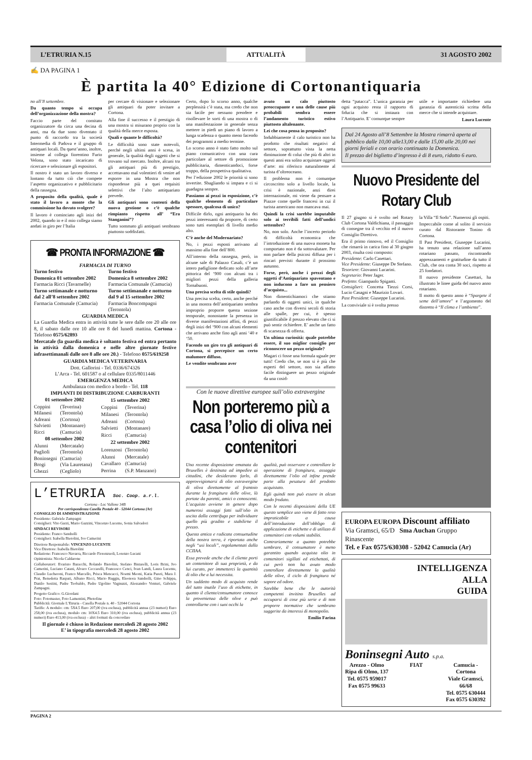L’ETRURIA N.15 ATTUALITÀ 31 AGOSTO 2002
✍ DA PAGINA 1
È partita la 40° Edizione di Cortonantiquaria
no all’8 settembre.
Da quanto tempo si occupa dell’organizzazione della mostra?
Faccio parte del comitato organizzatore da circa una decina di anni, ma da due sono diventato il punto di raccordo tra la società Intermedia di Padova e il gruppo di antiquari locali. Da quest’anno, inoltre, insieme al collega fiorentino Furio Velona, sono stato incaricato di ricercare e selezionare gli espositori.
Il nostro è stato un lavoro diverso e lontano da tutto ciò che compete l’aspetto organizzativo e pubblicitario della rassegna.
A proposito della qualità, quale è stato il lavoro a monte che la commissione ha dovuto svolgere?
Il lavoro è cominciato agli inizi del 2002, quando io e il mio collega siamo andati in giro per l’Italia
per cercare di visionare e selezionare gli antiquari da poter invitare a Cortona.
Alla fine il successo e il prestigio di una mostra si misurano proprio con la qualità della merce esposta.
Quali e quante le difficoltà?
Le difficoltà sono state notevoli, perché negli ultimi anni è scesa, in generale, la qualità degli oggetti che si trovano sul mercato. Inoltre, alcuni tra gli antiquari più di prestigio, accettavano mal volentieri di venire ad esporre in una Mostra che non rispondesse più a quei requisiti selettivi che l’alto antiquariato prevede.
Gli antiquari sono contenti della nuova gestione o c’è qualche rimpianto rispetto all’ “Era Stanganini”?
Tutto sommato gli antiquari sembrano piuttosto soddisfatti.
☎ PRONTA INFORMAZIONE ☎
FARMACIA DI TURNO
Turno festivo
Domenica 01 settembre 2002
Farmacia Ricci (Tavarnelle)
Turno settimanale e notturno dal 2 all’8 settembre 2002
Farmacia Comunale (Camucia)
Turno festivo
Domenica 8 settembre 2002
Farmacia Comunale (Camucia)
Turno settimanale e notturno dal 9 al 15 settembre 2002
Farmacia Boncompagni (Terontola)
GUARDIA MEDICA
La Guardia Medica entra in attività tutte le sere dalle ore 20 alle ore 8, il sabato dalle ore 10 alle ore 8 del lunedì mattina. Cortona - Telefono 0575/62893
Mercatale (la guardia medica è soltanto festiva ed entra pertanto in attività dalla domenica e nelle altre giornate festive infrasettimanali dalle ore 8 alle ore 20.) - Telefono 0575/619258
GUARDIA MEDICA VETERINARIA
Dott. Gallorini - Tel. 0336/674326
L’Arca - Tel. 601587 o al cellulare 0335/8011446
EMERGENZA MEDICA
Ambulanza con medico a bordo - Tel. 118
IMPIANTI DI DISTRIBUZIONE CARBURANTI
| 01 settembre 2002 | |
| --- | --- |
| Coppini | (Teverina) |
| Milanesi | (Terontola) |
| Adreani | (Cortona) |
| Salvietti | (Montanare) |
| Ricci | (Camucia) |
| 08 settembre 2002 | |
| Alunni | (Mercatale) |
| Paglioli | (Terontola) |
| Boninsegni | (Camucia) |
| Brogi | (Via Lauretana) |
| Ghezzi | (Cegliolo) |
| 15 settembre 2002 | |
| --- | --- |
| Coppini | (Teverina) |
| Milanesi | (Terontola) |
| Adreani | (Cortona) |
| Salvietti | (Montanare) |
| Ricci | (Camucia) |
| 22 settembre 2002 | |
| Lorenzoni | (Terontola) |
| Alunni | (Mercatale) |
| Cavallaro | (Camucia) |
| Perrina | (S.P. Manzano) |
L’ETRURIA Soc. Coop. a.r.l.
Cortona - Loc Vallone 34B
Per corrispondenza Casella Postale 40 - 52044 Cortona (Ar)
CONSIGLIO DI AMMINISTRAZIONE
Presidente: Gabriele Zampagni
Consiglieri: Vito Garzi, Mario Gazzini, Vincenzo Lucente, Sonia Salvadori
SINDACI REVISORI
Presidente: Franco Sandrelli
Consiglieri: Isabella Bietolini, Ivo Camerini
Direttore Responsabile: VINCENZO LUCENTE
Vice Direttore: Isabella Bietolini
Redazione: Francesco Navarra, Riccardo Fiorenzuoli, Lorenzo Lucani
Opinionista: Nicola Caldarone
Collaboratori: Evaristo Baracchi, Rolando Bietolini, Stefano Bistarelli, Loris Brini, Ivo Camerini, Luciano Catani, Alvaro Ceccarelli, Francesco Cenci, Ivan Landi, Laura Lucente, Claudio Lucheroni, Franco Marcello, Prisca Mencacci, Noemi Meoni, Katia Pareti, Mara J. Prat, Benedetta Raspati, Albano Ricci, Mario Ruggiu, Eleonora Sandrelli, Gino Schippa, Danilo Sestini, Padre Teobaldo, Padre Ugolino Vagnuzzi, Alessandro Venturi, Gabriele Zampagni.
Progetto Grafico: G.Giordani
Foto: Fotomaster, Foto Lamentini, Photofine
Pubblicità: Giornale L’Etruria - Casella Postale n. 40 - 52044 Cortona
Tariffe: A modulo: cm: 5X4.5 Euro 207,00 (iva esclusa), pubblicità annua (23 numeri) Euro 258,00 (iva esclusa), modulo cm: 10X4.5 Euro 310,00 (iva esclusa), pubblicità annua (23 numeri) Euro 413,00 (iva esclusa) – altri formati da concordare
Il giornale è chiuso in Redazione mercoledì 28 agosto 2002
E’ in tipografia mercoledì 28 agosto 2002
Certo, dopo lo scorso anno, qualche perplessità c’è stata, ma credo che non sia facile per nessuno prendere e risollevare le sorti di una mostra o di una manifestazione in generale senza mettere in piedi un piano di lavoro a lunga scadenza o quanto meno facendo dei programmi a medio termine.
Lo scorso anno è stato fatto molto sul piano comunicativo con una cura particolare al settore di promozione pubblicitaria, dimenticandoci, forse troppo, della prospettiva qualitativa.
Per l’edizione 2002 le priorità si sono invertite. Sbagliando si impara e ci si guadagna sempre.
Passiamo ai pezzi in esposizione, c’è qualche elemento di particolare spessore, qualcosa di unico?
Difficile dirlo, ogni antiquario ha dei pezzi interessanti da proporre, di certo sono tutti esemplari di livello medio alto.
C’è anche del Modernariato?
No, i pezzi esposti arrivano al massimo alla fine dell’800.
All’interno della rassegna, però, in alcune sale di Palazzo Casali, c’è un intero padiglione dedicato solo all’arte pittorica del ‘900 con alcuni tra i migliori pezzi della galleria Tornabuoni.
Una precisa scelta di stile quindi?
Una precisa scelta, certo, anche perché in una mostra dell’antiquariato sembra improprio proporre questa sezione temporale, nonostante la presenza in diverse manifestazioni affini, di pezzi degli inizi del ‘900 con alcuni elementi che arrivano anche fino agli anni ‘40 e ‘50.
Facendo un giro tra gli antiquari di Cortona, si percepisce un certo malumore diffuso.
Le vendite sembrano aver
avuto un calo piuttosto preoccupante e una delle cause più probabili sembra essere l’andamento turistico estivo piuttosto altalenante.
Lei che cosa pensa in proposito?
Indubbiamente il calo turistico non ha prodotto che risultati negativi al settore, soprattutto vista la netta diminuzione di colui che più di altri in questi anni era solito acquistare oggetti d’arte: mi riferisco naturalmente al turista d’oltreoceano.
Il problema non è comunque circoscritto solo a livello locale, la crisi è nazionale, anzi direi internazionale, mi viene da pensare a Piazze come quelle francesi in cui il turista americano non mancava mai.
Quindi la crisi sarebbe imputabile solo ai terribili fatti dell’undici settembre?
No, non solo. Anche l’incerto periodo di difficoltà economica che l’introduzione di una nuova moneta ha comportato non è da sottovalutare. Per non parlare della psicosi diffusa per i rincari previsti durante il prossimo autunno.
Forse, però, anche i prezzi degli oggetti d’Antiquariato spaventano e non inducono a fare un pensiero d’acquisto...
Non dimentichiamoci che stiamo parlando di oggetti unici, in qualche caso anche con diversi secoli di storia alle spalle, per cui, è spesso giustificabile il prezzo elevato che ci si può sentir richiedere. E’ anche un fatto di scarsezza di offerta.
Un ultima curiosità: quale potrebbe essere, il suo miglior consiglio per riconoscere un pezzo originale?
Magari ci fosse una formula uguale per tutti! Credo che, se non si è più che esperti del settore, non sia affatto facile distinguere un pezzo originale da una cosid-
Con le nuove direttive europee sull’olio extravergine
Non porteremo più a casa l’olio di oliva nei contenitori
Una recente disposizione emanata da Bruxelles è destinata ad impedire ai cittadini, che desiderano farlo, di approvvigionarsi di olio extravergine di oliva direttamente al frantoio durante la frangitura delle olive, là portate da parenti, amici o conoscenti. L’acquisto avviene in genere dopo numerosi assaggi fatti sull’olio in uscita dalla centrifuga per individuare quello più gradito e stabilirne il prezzo.
Questa antica e radicata consuetudine della nostra terra, è riportata anche negli “usi locali”, regolamentati dalla CCIIAA.
Essa prevede anche che il cliente porti un contenitore di sua proprietà, e da lui curato, per immetterci la quantità di olio che a lui necessita.
Un suddetto modo di acquisto rende del tutto inutile l’uso di etichette, in quanto il cliente/consumatore conosce la provenienza delle olive e può controllarne con i suoi occhi la
qualità, può osservare e controllare le operazione di frangitura, assaggia direttamente l’olio ed infine prende parte alla pesatura del prodotto acquistato.
Egli quindi non può essere in alcun modo frodato.
Con le recenti disposizioni della UE questo semplice uso viene di fatto reso impraticabile a causa dell’introduzione dell’obbligo di applicazione di etichette e di utilizzo di contenitori con volumi stabiliti.
Contrariamente a quanto potrebbe sembrare, il consumatore è meno garantito quando acquista olio in contenitori sigillati ed etichettati, di cui però non ha avuto modo controllare direttamente la qualità delle olive, il ciclo di frangitura né sapore ed odore.
Sarebbe bene che le autorità competenti invitino Bruxelles ad occuparsi di cose più serie e di non proporre normative che sembrano suggerite da interessi di monopolio.
Emilio Farina
detta “patacca”. L’unica garanzia per ogni acquisto resta il rapporto di fiducia che si instaura con l’Antiquario. E’ comunque sempre
utile e importante richiedere una garanzia di autenticità scritta della merce che si intende acquistare.
Laura Lucente
Dal 24 Agosto all’8 Settembre la Mostra rimarrà aperta al pubblico dalle 10,00 alle13,00 e dalle 15,00 alle 20,00 nei giorni feriali e con orario continuato la Domenica.
Il prezzo del biglietto d’ingresso è di 8 euro, ridotto 6 euro.
Nuovo Presidente del Rotary Club
Il 27 giugno si è svolto nel Rotary Club Cortona Valdichiana, il passaggio di consegne tra il vecchio ed il nuovo Consiglio Direttivo.
Era il primo rinnovo, ed il Consiglio che rimarrà in carica fino al 30 giugno 2003, risulta così composto:
Presidente: Carlo Casettari.
Vice Presidente: Giuseppe De Stefano.
Tesoriere: Giovanni Lucarini.
Segretario: Peter Jager.
Prefetto: Giampaolo Spiganti.
Consiglieri: Concetta Tiezzi Corsi, Lucio Casagni e Maurizio Lovari.
Past President: Giuseppe Lucarini.
La conviviale si è svolta presso
la Villa “Il Sodo”. Numerosi gli ospiti.
Impeccabile come al solito il servizio curato dal Ristorante Tonino di Cortona.
Il Past President, Giuseppe Lucarini, ha tenuto una relazione sull’anno rotariano passato, riscontrando apprezzamenti e gratitudine da tutto il Club, che ora conta 30 soci, rispetto ai 25 fondatori.
Il nuovo presidente Casettari, ha illustrato le linee guida del nuovo anno rotariano.
Il motto di questo anno è “Spargete il seme dell’amore” e l’argomento del distretto è “Il clima e l’ambiente”.
EUROPA EUROPA Discount affiliato
Via Gramsci, 65/D Sma Auchan Gruppo Rinascente
Tel. e Fax 0575/630308 - 52042 Camucia (Ar)
INTELLIGENZA
ALLA
GUIDA
Boninsegni Auto s.p.a.
Arezzo - Olmo
Ripa di Olmo, 137
Tel. 0575 959017
Fax 0575 99633
FIAT Camucia - Cortona
Viale Gramsci, 66/68
Tel. 0575 630444
Fax 0575 630392
PAGINA 2